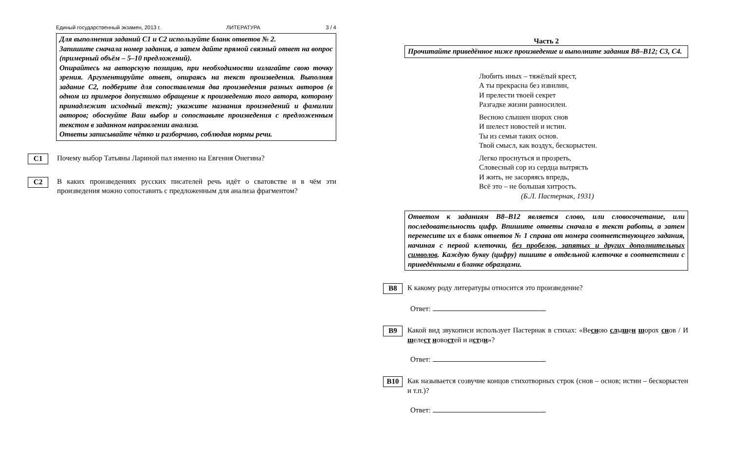Единый государственный экзамен, 2013 г. ЛИТЕРАТУРА 3 / 4
Для выполнения заданий С1 и С2 используйте бланк ответов № 2.
Запишите сначала номер задания, а затем дайте прямой связный ответ на вопрос (примерный объём – 5–10 предложений).
Опирайтесь на авторскую позицию, при необходимости излагайте свою точку зрения. Аргументируйте ответ, опираясь на текст произведения. Выполняя задание С2, подберите для сопоставления два произведения разных авторов (в одном из примеров допустимо обращение к произведению того автора, которому принадлежит исходный текст); укажите названия произведений и фамилии авторов; обоснуйте Ваш выбор и сопоставьте произведения с предложенным текстом в заданном направлении анализа.
Ответы записывайте чётко и разборчиво, соблюдая нормы речи.
C1
Почему выбор Татьяны Лариной пал именно на Евгения Онегина?
C2
В каких произведениях русских писателей речь идёт о сватовстве и в чём эти произведения можно сопоставить с предложенным для анализа фрагментом?
Часть 2
Прочитайте приведённое ниже произведение и выполните задания В8–В12; С3, С4.
Любить иных – тяжёлый крест,
А ты прекрасна без извилин,
И прелести твоей секрет
Разгадке жизни равносилен.
Весною слышен шорох снов
И шелест новостей и истин.
Ты из семьи таких основ.
Твой смысл, как воздух, бескорыстен.
Легко проснуться и прозреть,
Словесный сор из сердца вытрясть
И жить, не засоряясь впредь,
Всё это – не большая хитрость.
(Б.Л. Пастернак, 1931)
Ответом к заданиям В8–В12 является слово, или словосочетание, или последовательность цифр. Впишите ответы сначала в текст работы, а затем перенесите их в бланк ответов № 1 справа от номера соответствующего задания, начиная с первой клеточки, без пробелов, запятых и других дополнительных символов. Каждую букву (цифру) пишите в отдельной клеточке в соответствии с приведёнными в бланке образцами.
B8
К какому роду литературы относится это произведение?
Ответ: .
B9
Какой вид звукописи использует Пастернак в стихах: «Весною слышен шорох снов / И шелест новостей и истин»?
Ответ: .
B10
Как называется созвучие концов стихотворных строк (снов – основ; истин – бескорыстен и т.п.)?
Ответ: .